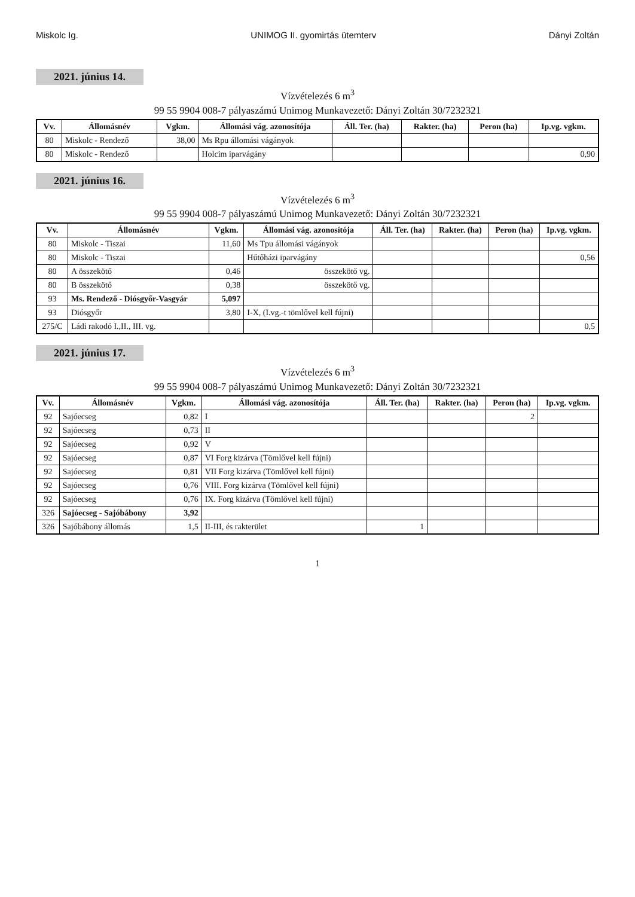Miskolc Ig. UNIMOG II. gyomirtás ütemterv Dányi Zoltán
2021. június 14.
Vízvételezés 6 m<sup>3</sup>
99 55 9904 008-7 pályaszámú Unimog Munkavezető: Dányi Zoltán 30/7232321
| Vv. | Állomásnév | Vgkm. | Állomási vág. azonosítója | Áll. Ter. (ha) | Rakter. (ha) | Peron (ha) | Ip.vg. vgkm. |
| --- | --- | --- | --- | --- | --- | --- | --- |
| 80 | Miskolc - Rendező | 38,00 | Ms Rpu állomási vágányok | | | | |
| 80 | Miskolc - Rendező | | Holcim iparvágány | | | | 0,90 |
2021. június 16.
Vízvételezés 6 m<sup>3</sup>
99 55 9904 008-7 pályaszámú Unimog Munkavezető: Dányi Zoltán 30/7232321
| Vv. | Állomásnév | Vgkm. | Állomási vág. azonosítója | Áll. Ter. (ha) | Rakter. (ha) | Peron (ha) | Ip.vg. vgkm. |
| --- | --- | --- | --- | --- | --- | --- | --- |
| 80 | Miskolc - Tiszai | 11,60 | Ms Tpu állomási vágányok | | | | |
| 80 | Miskolc - Tiszai | | Hűtőházi iparvágány | | | | 0,56 |
| 80 | A összekötő | 0,46 | összekötő vg. | | | | |
| 80 | B összekötő | 0,38 | összekötő vg. | | | | |
| 93 | Ms. Rendező - Diósgyőr-Vasgyár | 5,097 | | | | | |
| 93 | Diósgyőr | 3,80 | I-X, (I.vg.-t tömlővel kell fújni) | | | | |
| 275/C | Ládi rakodó I.,II., III. vg. | | | | | | 0,5 |
2021. június 17.
Vízvételezés 6 m<sup>3</sup>
99 55 9904 008-7 pályaszámú Unimog Munkavezető: Dányi Zoltán 30/7232321
| Vv. | Állomásnév | Vgkm. | Állomási vág. azonosítója | Áll. Ter. (ha) | Rakter. (ha) | Peron (ha) | Ip.vg. vgkm. |
| --- | --- | --- | --- | --- | --- | --- | --- |
| 92 | Sajóecseg | 0,82 | I | | | 2 | |
| 92 | Sajóecseg | 0,73 | II | | | | |
| 92 | Sajóecseg | 0,92 | V | | | | |
| 92 | Sajóecseg | 0,87 | VI Forg kizárva (Tömlővel kell fújni) | | | | |
| 92 | Sajóecseg | 0,81 | VII Forg kizárva (Tömlővel kell fújni) | | | | |
| 92 | Sajóecseg | 0,76 | VIII. Forg kizárva (Tömlővel kell fújni) | | | | |
| 92 | Sajóecseg | 0,76 | IX. Forg kizárva (Tömlővel kell fújni) | | | | |
| 326 | Sajóecseg - Sajóbábony | 3,92 | | | | | |
| 326 | Sajóbábony állomás | 1,5 | II-III, és rakterület | 1 | | | |
1